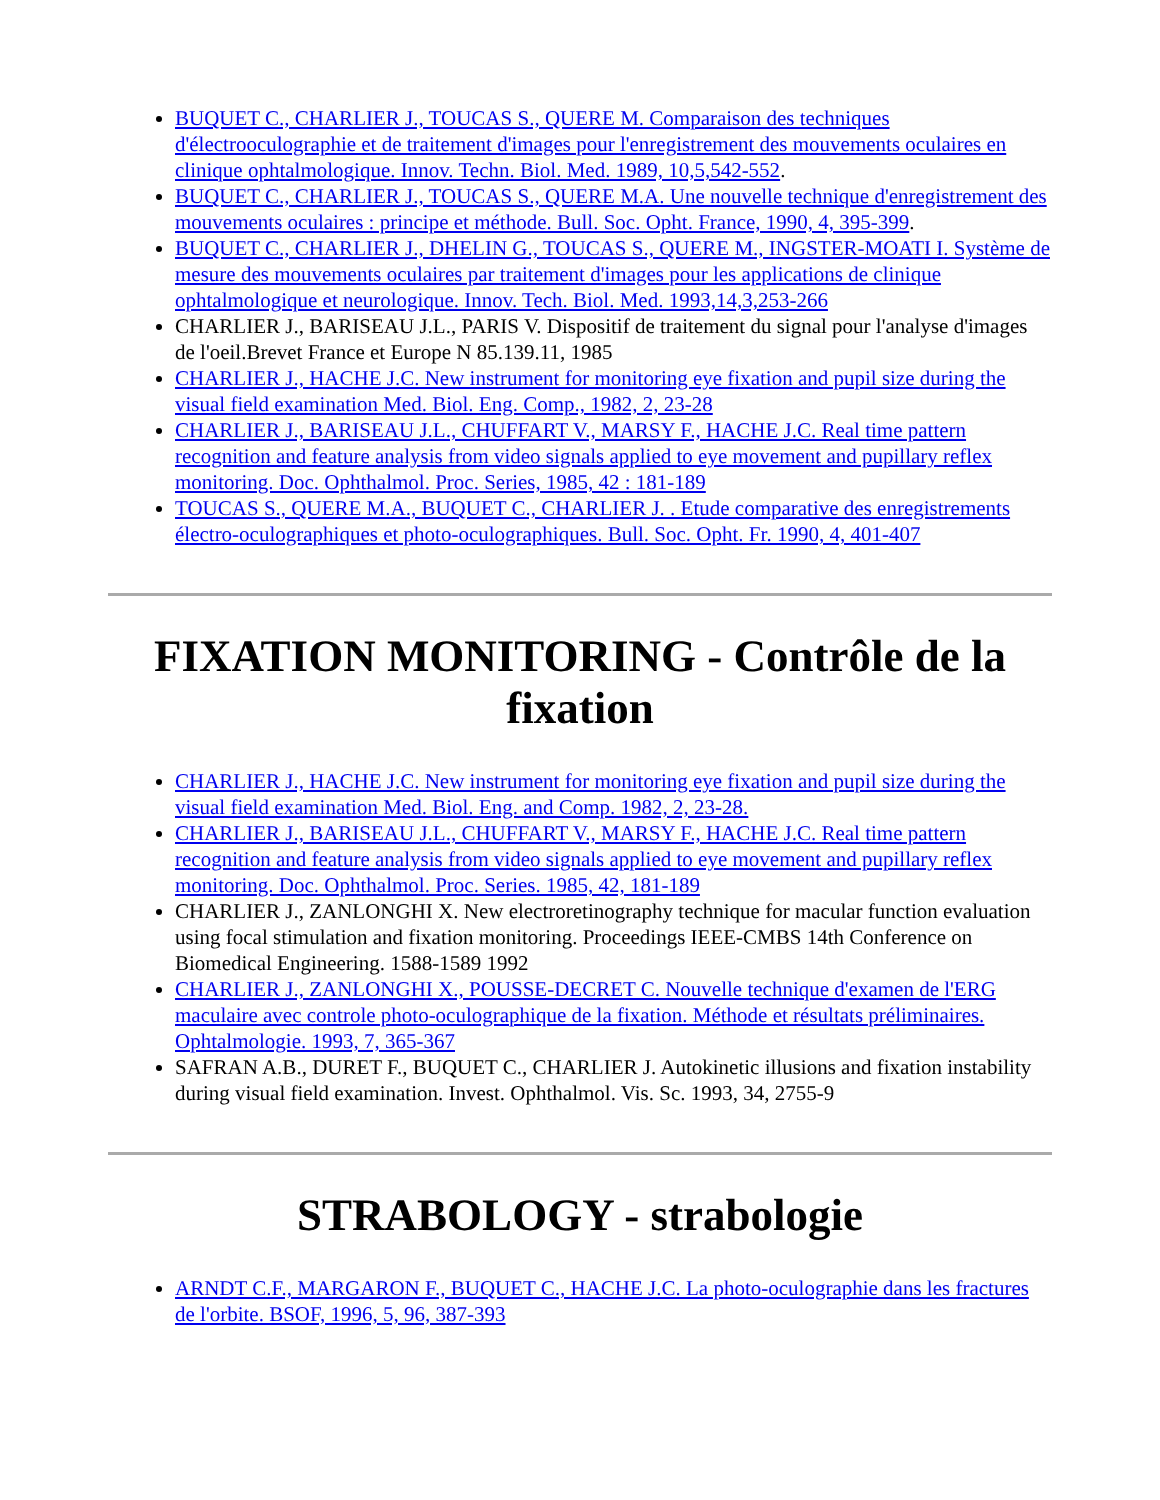BUQUET C., CHARLIER J., TOUCAS S., QUERE M. Comparaison des techniques d'électrooculographie et de traitement d'images pour l'enregistrement des mouvements oculaires en clinique ophtalmologique. Innov. Techn. Biol. Med. 1989, 10,5,542-552.
BUQUET C., CHARLIER J., TOUCAS S., QUERE M.A. Une nouvelle technique d'enregistrement des mouvements oculaires : principe et méthode. Bull. Soc. Opht. France, 1990, 4, 395-399.
BUQUET C., CHARLIER J., DHELIN G., TOUCAS S., QUERE M., INGSTER-MOATI I. Système de mesure des mouvements oculaires par traitement d'images pour les applications de clinique ophtalmologique et neurologique. Innov. Tech. Biol. Med. 1993,14,3,253-266
CHARLIER J., BARISEAU J.L., PARIS V. Dispositif de traitement du signal pour l'analyse d'images de l'oeil.Brevet France et Europe N 85.139.11, 1985
CHARLIER J., HACHE J.C. New instrument for monitoring eye fixation and pupil size during the visual field examination Med. Biol. Eng. Comp., 1982, 2, 23-28
CHARLIER J., BARISEAU J.L., CHUFFART V., MARSY F., HACHE J.C. Real time pattern recognition and feature analysis from video signals applied to eye movement and pupillary reflex monitoring. Doc. Ophthalmol. Proc. Series, 1985, 42 : 181-189
TOUCAS S., QUERE M.A., BUQUET C., CHARLIER J. . Etude comparative des enregistrements électro-oculographiques et photo-oculographiques. Bull. Soc. Opht. Fr. 1990, 4, 401-407
FIXATION MONITORING - Contrôle de la fixation
CHARLIER J., HACHE J.C. New instrument for monitoring eye fixation and pupil size during the visual field examination Med. Biol. Eng. and Comp. 1982, 2, 23-28.
CHARLIER J., BARISEAU J.L., CHUFFART V., MARSY F., HACHE J.C. Real time pattern recognition and feature analysis from video signals applied to eye movement and pupillary reflex monitoring. Doc. Ophthalmol. Proc. Series. 1985, 42, 181-189
CHARLIER J., ZANLONGHI X. New electroretinography technique for macular function evaluation using focal stimulation and fixation monitoring. Proceedings IEEE-CMBS 14th Conference on Biomedical Engineering. 1588-1589 1992
CHARLIER J., ZANLONGHI X., POUSSE-DECRET C. Nouvelle technique d'examen de l'ERG maculaire avec controle photo-oculographique de la fixation. Méthode et résultats préliminaires. Ophtalmologie. 1993, 7, 365-367
SAFRAN A.B., DURET F., BUQUET C., CHARLIER J. Autokinetic illusions and fixation instability during visual field examination. Invest. Ophthalmol. Vis. Sc. 1993, 34, 2755-9
STRABOLOGY - strabologie
ARNDT C.F., MARGARON F., BUQUET C., HACHE J.C. La photo-oculographie dans les fractures de l'orbite. BSOF, 1996, 5, 96, 387-393